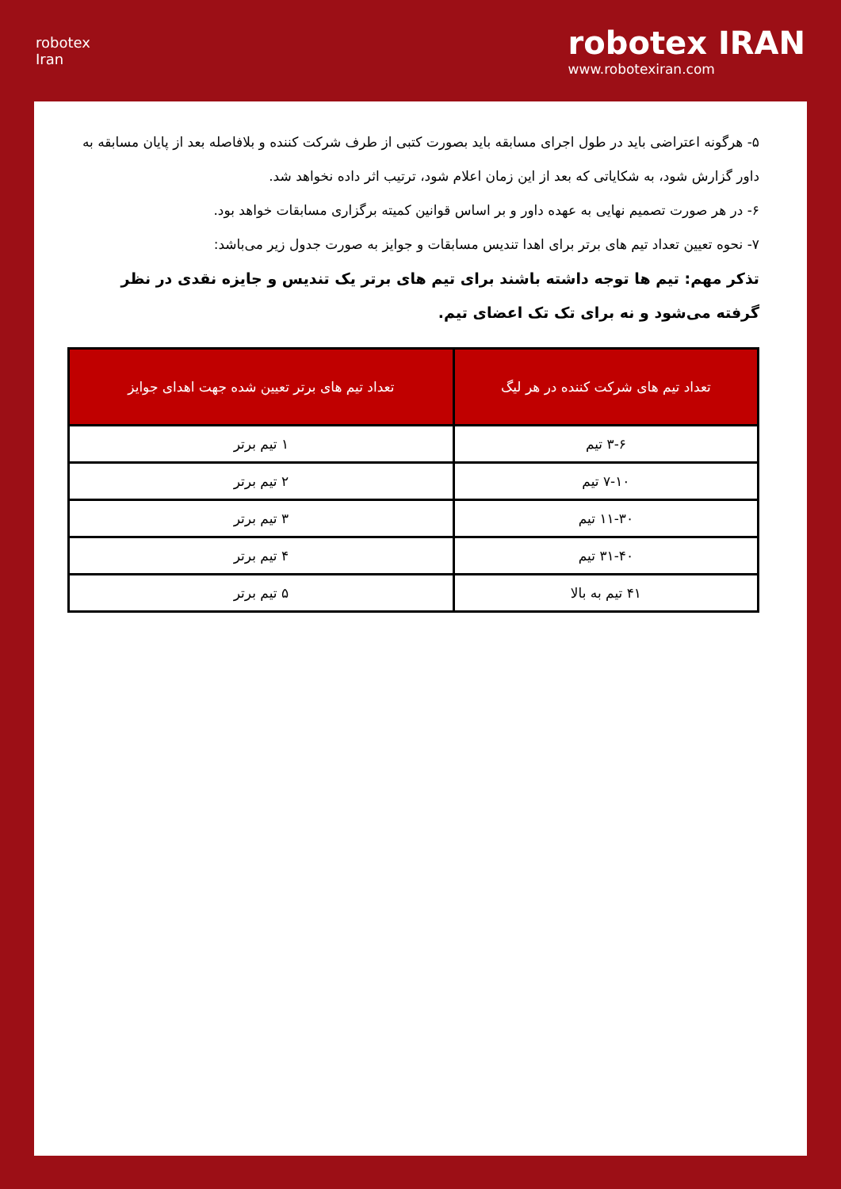robotex
Iran
robotex IRAN
www.robotexiran.com
۵- هرگونه اعتراضی باید در طول اجرای مسابقه باید بصورت کتبی از طرف شرکت کننده و بلافاصله بعد از پایان مسابقه به داور گزارش شود، به شکایاتی که بعد از این زمان اعلام شود، ترتیب اثر داده نخواهد شد.
۶- در هر صورت تصمیم نهایی به عهده داور و بر اساس قوانین کمیته برگزاری مسابقات خواهد بود.
۷- نحوه تعیین تعداد تیم های برتر برای اهدا تندیس مسابقات و جوایز به صورت جدول زیر می‌باشد:
تذکر مهم: تیم ها توجه داشته باشند برای تیم های برتر یک تندیس و جایزه نقدی در نظر گرفته می‌شود و نه برای تک تک اعضای تیم.
| تعداد تیم های شرکت کننده در هر لیگ | تعداد تیم های برتر تعیین شده جهت اهدای جوایز |
| --- | --- |
| ۳-۶ تیم | ۱ تیم برتر |
| ۷-۱۰ تیم | ۲ تیم برتر |
| ۱۱-۳۰ تیم | ۳ تیم برتر |
| ۳۱-۴۰ تیم | ۴ تیم برتر |
| ۴۱ تیم به بالا | ۵ تیم برتر |